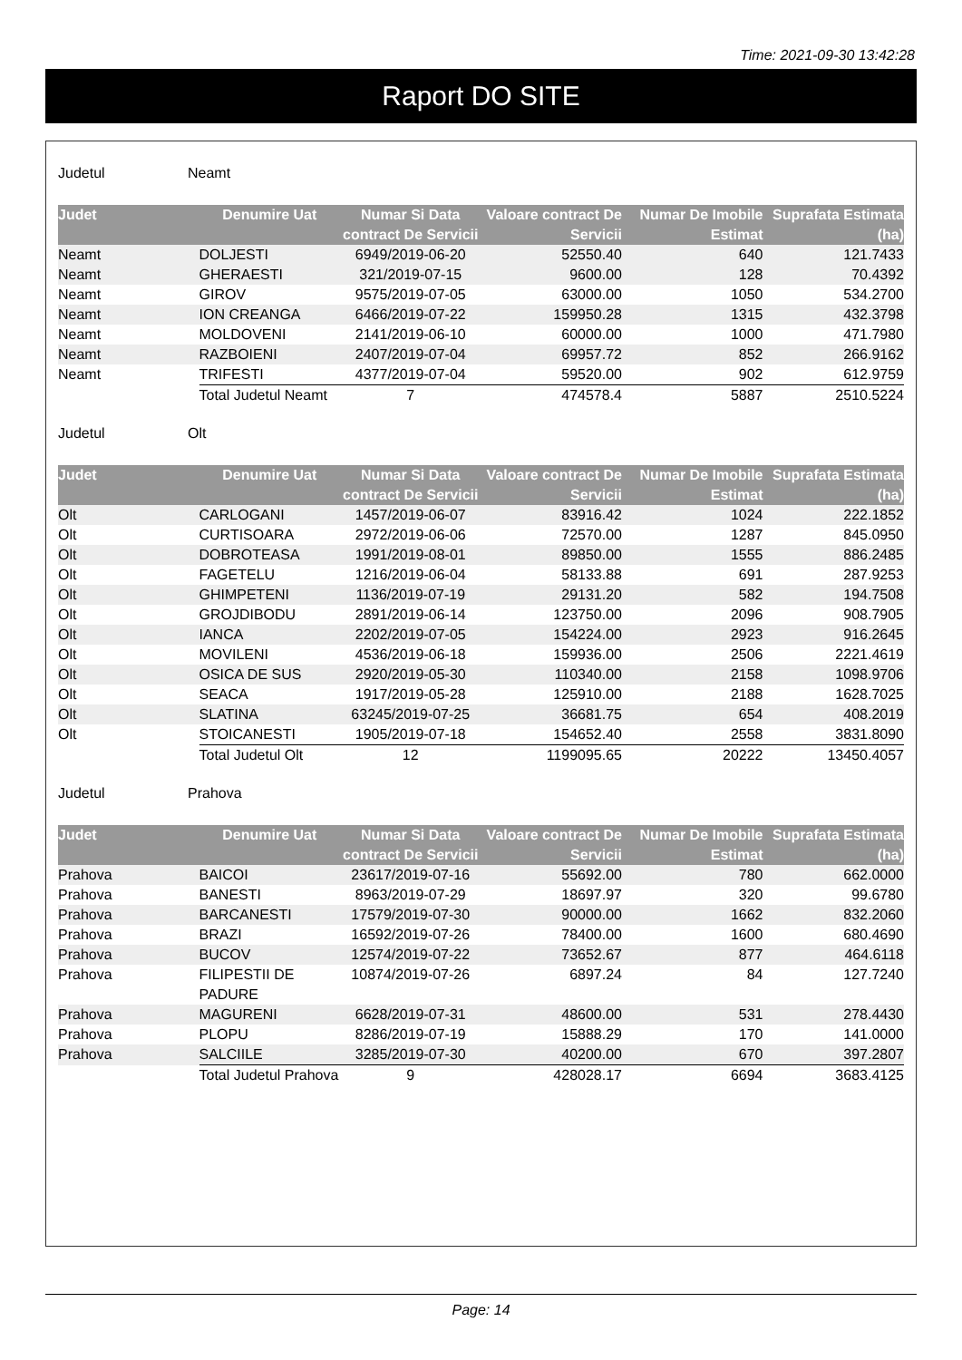Time: 2021-09-30 13:42:28
Raport DO SITE
Judetul Neamt
| Judet | Denumire Uat | Numar Si Data contract De Servicii | Valoare contract De Servicii | Numar De Imobile Estimat | Suprafata Estimata (ha) |
| --- | --- | --- | --- | --- | --- |
| Neamt | DOLJESTI | 6949/2019-06-20 | 52550.40 | 640 | 121.7433 |
| Neamt | GHERAESTI | 321/2019-07-15 | 9600.00 | 128 | 70.4392 |
| Neamt | GIROV | 9575/2019-07-05 | 63000.00 | 1050 | 534.2700 |
| Neamt | ION CREANGA | 6466/2019-07-22 | 159950.28 | 1315 | 432.3798 |
| Neamt | MOLDOVENI | 2141/2019-06-10 | 60000.00 | 1000 | 471.7980 |
| Neamt | RAZBOIENI | 2407/2019-07-04 | 69957.72 | 852 | 266.9162 |
| Neamt | TRIFESTI | 4377/2019-07-04 | 59520.00 | 902 | 612.9759 |
| | Total Judetul Neamt | 7 | 474578.4 | 5887 | 2510.5224 |
Judetul Olt
| Judet | Denumire Uat | Numar Si Data contract De Servicii | Valoare contract De Servicii | Numar De Imobile Estimat | Suprafata Estimata (ha) |
| --- | --- | --- | --- | --- | --- |
| Olt | CARLOGANI | 1457/2019-06-07 | 83916.42 | 1024 | 222.1852 |
| Olt | CURTISOARA | 2972/2019-06-06 | 72570.00 | 1287 | 845.0950 |
| Olt | DOBROTEASA | 1991/2019-08-01 | 89850.00 | 1555 | 886.2485 |
| Olt | FAGETELU | 1216/2019-06-04 | 58133.88 | 691 | 287.9253 |
| Olt | GHIMPETENI | 1136/2019-07-19 | 29131.20 | 582 | 194.7508 |
| Olt | GROJDIBODU | 2891/2019-06-14 | 123750.00 | 2096 | 908.7905 |
| Olt | IANCA | 2202/2019-07-05 | 154224.00 | 2923 | 916.2645 |
| Olt | MOVILENI | 4536/2019-06-18 | 159936.00 | 2506 | 2221.4619 |
| Olt | OSICA DE SUS | 2920/2019-05-30 | 110340.00 | 2158 | 1098.9706 |
| Olt | SEACA | 1917/2019-05-28 | 125910.00 | 2188 | 1628.7025 |
| Olt | SLATINA | 63245/2019-07-25 | 36681.75 | 654 | 408.2019 |
| Olt | STOICANESTI | 1905/2019-07-18 | 154652.40 | 2558 | 3831.8090 |
| | Total Judetul Olt | 12 | 1199095.65 | 20222 | 13450.4057 |
Judetul Prahova
| Judet | Denumire Uat | Numar Si Data contract De Servicii | Valoare contract De Servicii | Numar De Imobile Estimat | Suprafata Estimata (ha) |
| --- | --- | --- | --- | --- | --- |
| Prahova | BAICOI | 23617/2019-07-16 | 55692.00 | 780 | 662.0000 |
| Prahova | BANESTI | 8963/2019-07-29 | 18697.97 | 320 | 99.6780 |
| Prahova | BARCANESTI | 17579/2019-07-30 | 90000.00 | 1662 | 832.2060 |
| Prahova | BRAZI | 16592/2019-07-26 | 78400.00 | 1600 | 680.4690 |
| Prahova | BUCOV | 12574/2019-07-22 | 73652.67 | 877 | 464.6118 |
| Prahova | FILIPESTII DE PADURE | 10874/2019-07-26 | 6897.24 | 84 | 127.7240 |
| Prahova | MAGURENI | 6628/2019-07-31 | 48600.00 | 531 | 278.4430 |
| Prahova | PLOPU | 8286/2019-07-19 | 15888.29 | 170 | 141.0000 |
| Prahova | SALCIILE | 3285/2019-07-30 | 40200.00 | 670 | 397.2807 |
| | Total Judetul Prahova | 9 | 428028.17 | 6694 | 3683.4125 |
Page: 14